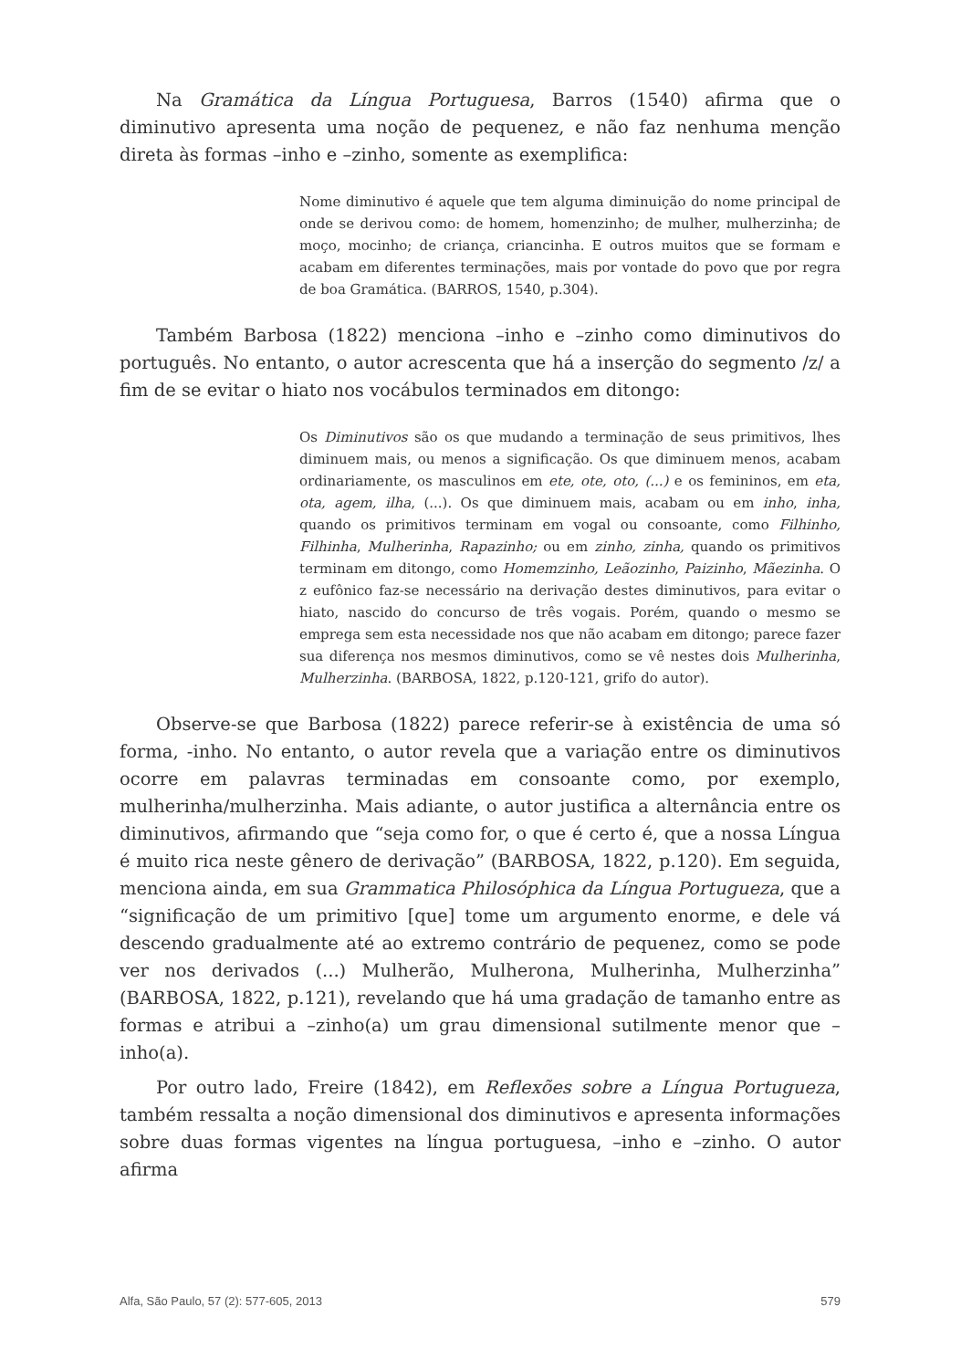Na Gramática da Língua Portuguesa, Barros (1540) afirma que o diminutivo apresenta uma noção de pequenez, e não faz nenhuma menção direta às formas –inho e –zinho, somente as exemplifica:
Nome diminutivo é aquele que tem alguma diminuição do nome principal de onde se derivou como: de homem, homenzinho; de mulher, mulherzinha; de moço, mocinho; de criança, criancinha. E outros muitos que se formam e acabam em diferentes terminações, mais por vontade do povo que por regra de boa Gramática. (BARROS, 1540, p.304).
Também Barbosa (1822) menciona –inho e –zinho como diminutivos do português. No entanto, o autor acrescenta que há a inserção do segmento /z/ a fim de se evitar o hiato nos vocábulos terminados em ditongo:
Os Diminutivos são os que mudando a terminação de seus primitivos, lhes diminuem mais, ou menos a significação. Os que diminuem menos, acabam ordinariamente, os masculinos em ete, ote, oto, (...) e os femininos, em eta, ota, agem, ilha, (...). Os que diminuem mais, acabam ou em inho, inha, quando os primitivos terminam em vogal ou consoante, como Filhinho, Filhinha, Mulherinha, Rapazinho; ou em zinho, zinha, quando os primitivos terminam em ditongo, como Homemzinho, Leãozinho, Paizinho, Mãezinha. O z eufônico faz-se necessário na derivação destes diminutivos, para evitar o hiato, nascido do concurso de três vogais. Porém, quando o mesmo se emprega sem esta necessidade nos que não acabam em ditongo; parece fazer sua diferença nos mesmos diminutivos, como se vê nestes dois Mulherinha, Mulherzinha. (BARBOSA, 1822, p.120-121, grifo do autor).
Observe-se que Barbosa (1822) parece referir-se à existência de uma só forma, -inho. No entanto, o autor revela que a variação entre os diminutivos ocorre em palavras terminadas em consoante como, por exemplo, mulherinha/mulherzinha. Mais adiante, o autor justifica a alternância entre os diminutivos, afirmando que “seja como for, o que é certo é, que a nossa Língua é muito rica neste gênero de derivação” (BARBOSA, 1822, p.120). Em seguida, menciona ainda, em sua Grammatica Philosóphica da Língua Portugueza, que a “significação de um primitivo [que] tome um argumento enorme, e dele vá descendo gradualmente até ao extremo contrário de pequenez, como se pode ver nos derivados (...) Mulherão, Mulherona, Mulherinha, Mulherzinha” (BARBOSA, 1822, p.121), revelando que há uma gradação de tamanho entre as formas e atribui a –zinho(a) um grau dimensional sutilmente menor que –inho(a).
Por outro lado, Freire (1842), em Reflexões sobre a Língua Portugueza, também ressalta a noção dimensional dos diminutivos e apresenta informações sobre duas formas vigentes na língua portuguesa, –inho e –zinho. O autor afirma
Alfa, São Paulo, 57 (2): 577-605, 2013 579